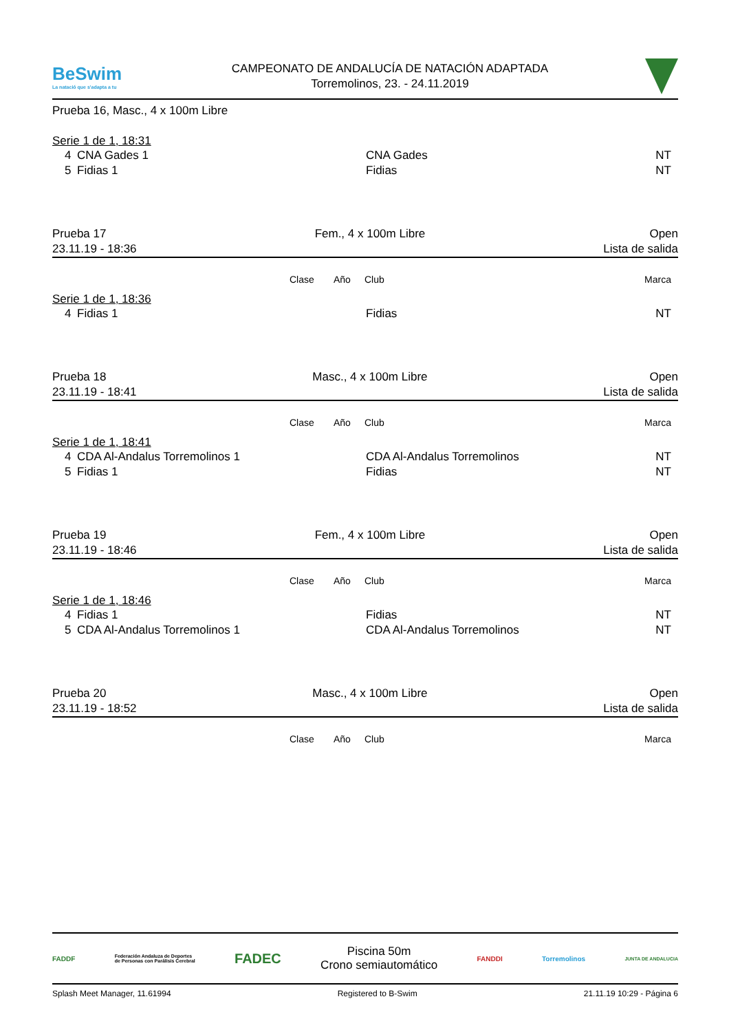BeSwim
La natació que s'adapta a tu
CAMPEONATO DE ANDALUCÍA DE NATACIÓN ADAPTADA
Torremolinos, 23. - 24.11.2019
Prueba 16, Masc., 4 x 100m Libre
Serie 1 de 1, 18:31
| 4 | CNA Gades 1 | CNA Gades | NT |
| 5 | Fidias 1 | Fidias | NT |
Prueba 17
23.11.19 - 18:36
Fem., 4 x 100m Libre Open
Lista de salida
| | Clase | Año | Club | Marca |
Serie 1 de 1, 18:36
| 4 | Fidias 1 | Fidias | NT |
Prueba 18
23.11.19 - 18:41
Masc., 4 x 100m Libre Open
Lista de salida
| | Clase | Año | Club | Marca |
Serie 1 de 1, 18:41
| 4 | CDA Al-Andalus Torremolinos 1 | CDA Al-Andalus Torremolinos | NT |
| 5 | Fidias 1 | Fidias | NT |
Prueba 19
23.11.19 - 18:46
Fem., 4 x 100m Libre Open
Lista de salida
| | Clase | Año | Club | Marca |
Serie 1 de 1, 18:46
| 4 | Fidias 1 | Fidias | NT |
| 5 | CDA Al-Andalus Torremolinos 1 | CDA Al-Andalus Torremolinos | NT |
Prueba 20
23.11.19 - 18:52
Masc., 4 x 100m Libre Open
Lista de salida
| | Clase | Año | Club | Marca |
FADDF Federación Andaluza de Deportes
de Personas con Parálisis Cerebral FADEC
Piscina 50m
Crono semiautomático
FANDDI Torremolinos JUNTA DE ANDALUCIA
Splash Meet Manager, 11.61994 Registered to B-Swim 21.11.19 10:29 - Página 6